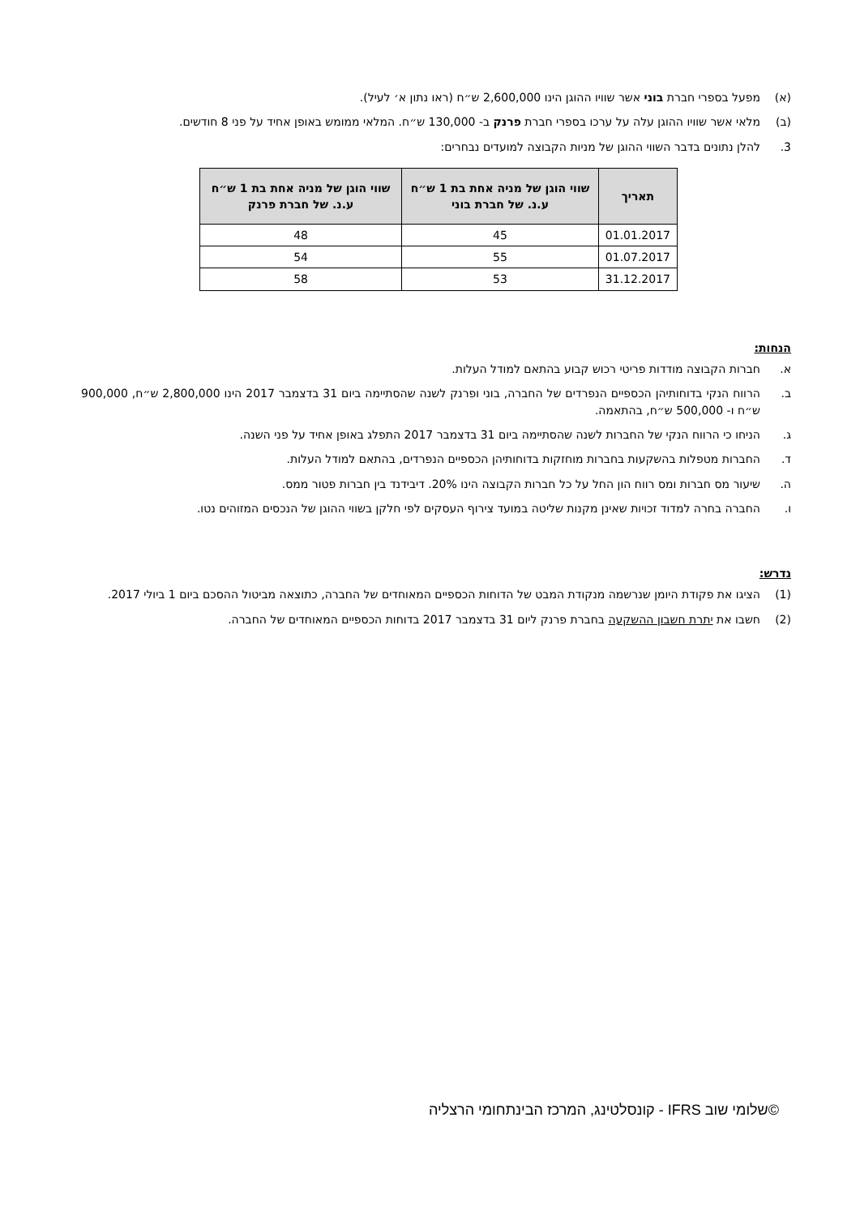(א) מפעל בספרי חברת בוני אשר שוויו ההוגן הינו 2,600,000 ש״ח (ראו נתון א׳ לעיל).
(ב) מלאי אשר שוויו ההוגן עלה על ערכו בספרי חברת פרנק ב- 130,000 ש״ח. המלאי ממומש באופן אחיד על פני 8 חודשים.
3. להלן נתונים בדבר השווי ההוגן של מניות הקבוצה למועדים נבחרים:
| תאריך | שווי הוגן של מניה אחת בת 1 ש״ח ע.נ. של חברת בוני | שווי הוגן של מניה אחת בת 1 ש״ח ע.נ. של חברת פרנק |
| --- | --- | --- |
| 01.01.2017 | 45 | 48 |
| 01.07.2017 | 55 | 54 |
| 31.12.2017 | 53 | 58 |
הנחות:
א. חברות הקבוצה מודדות פריטי רכוש קבוע בהתאם למודל העלות.
ב. הרווח הנקי בדוחותיהן הכספיים הנפרדים של החברה, בוני ופרנק לשנה שהסתיימה ביום 31 בדצמבר 2017 הינו 2,800,000 ש״ח, 900,000 ש״ח ו- 500,000 ש״ח, בהתאמה.
ג. הניחו כי הרווח הנקי של החברות לשנה שהסתיימה ביום 31 בדצמבר 2017 התפלג באופן אחיד על פני השנה.
ד. החברות מטפלות בהשקעות בחברות מוחזקות בדוחותיהן הכספיים הנפרדים, בהתאם למודל העלות.
ה. שיעור מס חברות ומס רווח הון החל על כל חברות הקבוצה הינו 20%. דיבידנד בין חברות פטור ממס.
ו. החברה בחרה למדוד זכויות שאינן מקנות שליטה במועד צירוף העסקים לפי חלקן בשווי ההוגן של הנכסים המזוהים נטו.
נדרש:
(1) הציגו את פקודת היומן שנרשמה מנקודת המבט של הדוחות הכספיים המאוחדים של החברה, כתוצאה מביטול ההסכם ביום 1 ביולי 2017.
(2) חשבו את יתרת חשבון ההשקעה בחברת פרנק ליום 31 בדצמבר 2017 בדוחות הכספיים המאוחדים של החברה.
©שלומי שוב IFRS - קונסלטינג, המרכז הבינתחומי הרצליה